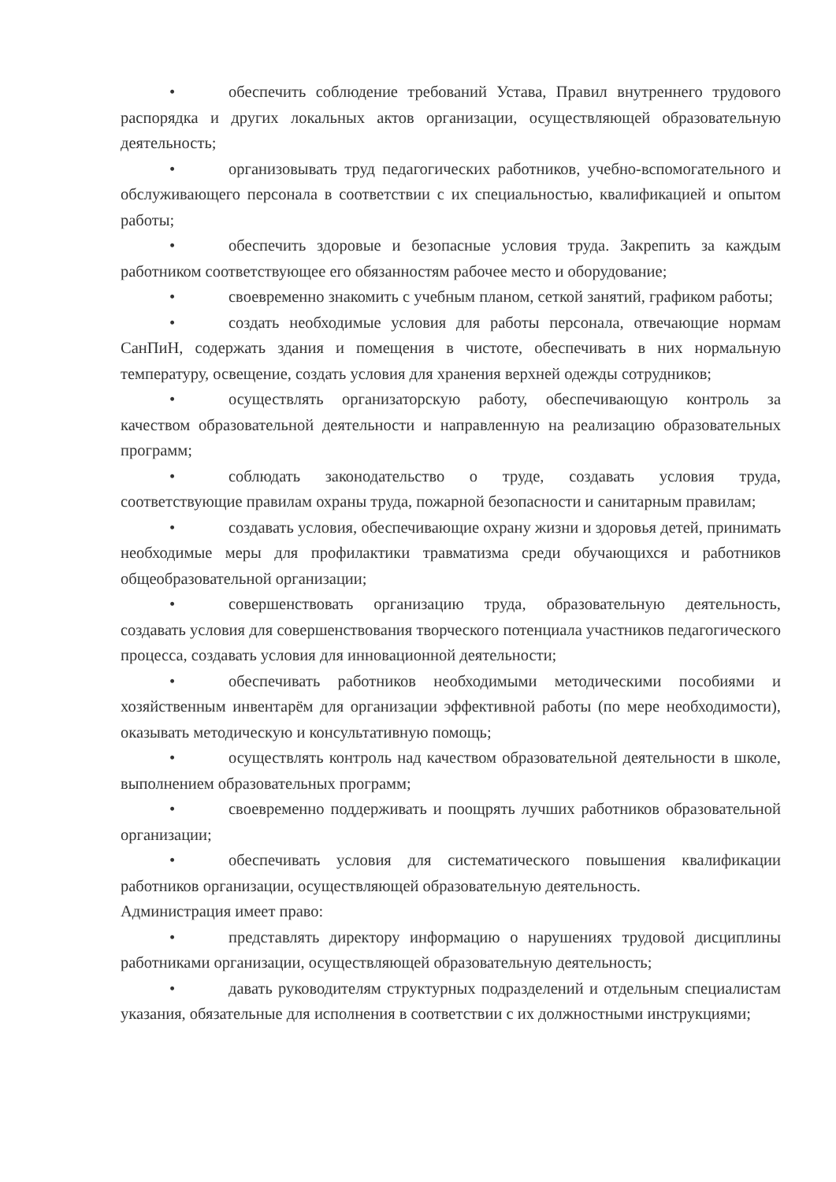• обеспечить соблюдение требований Устава, Правил внутреннего трудового распорядка и других локальных актов организации, осуществляющей образовательную деятельность;
• организовывать труд педагогических работников, учебно-вспомогательного и обслуживающего персонала в соответствии с их специальностью, квалификацией и опытом работы;
• обеспечить здоровые и безопасные условия труда. Закрепить за каждым работником соответствующее его обязанностям рабочее место и оборудование;
• своевременно знакомить с учебным планом, сеткой занятий, графиком работы;
• создать необходимые условия для работы персонала, отвечающие нормам СанПиН, содержать здания и помещения в чистоте, обеспечивать в них нормальную температуру, освещение, создать условия для хранения верхней одежды сотрудников;
• осуществлять организаторскую работу, обеспечивающую контроль за качеством образовательной деятельности и направленную на реализацию образовательных программ;
• соблюдать законодательство о труде, создавать условия труда, соответствующие правилам охраны труда, пожарной безопасности и санитарным правилам;
• создавать условия, обеспечивающие охрану жизни и здоровья детей, принимать необходимые меры для профилактики травматизма среди обучающихся и работников общеобразовательной организации;
• совершенствовать организацию труда, образовательную деятельность, создавать условия для совершенствования творческого потенциала участников педагогического процесса, создавать условия для инновационной деятельности;
• обеспечивать работников необходимыми методическими пособиями и хозяйственным инвентарём для организации эффективной работы (по мере необходимости), оказывать методическую и консультативную помощь;
• осуществлять контроль над качеством образовательной деятельности в школе, выполнением образовательных программ;
• своевременно поддерживать и поощрять лучших работников образовательной организации;
• обеспечивать условия для систематического повышения квалификации работников организации, осуществляющей образовательную деятельность.
Администрация имеет право:
• представлять директору информацию о нарушениях трудовой дисциплины работниками организации, осуществляющей образовательную деятельность;
• давать руководителям структурных подразделений и отдельным специалистам указания, обязательные для исполнения в соответствии с их должностными инструкциями;